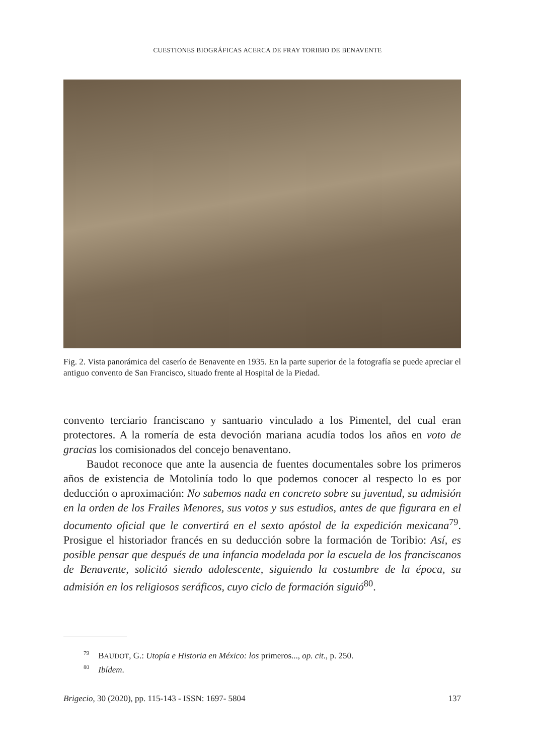CUESTIONES BIOGRÁFICAS ACERCA DE FRAY TORIBIO DE BENAVENTE
Fig. 2. Vista panorámica del caserío de Benavente en 1935. En la parte superior de la fotografía se puede apreciar el antiguo convento de San Francisco, situado frente al Hospital de la Piedad.
convento terciario franciscano y santuario vinculado a los Pimentel, del cual eran protectores. A la romería de esta devoción mariana acudía todos los años en voto de gracias los comisionados del concejo benaventano.
Baudot reconoce que ante la ausencia de fuentes documentales sobre los primeros años de existencia de Motolinía todo lo que podemos conocer al respecto lo es por deducción o aproximación: No sabemos nada en concreto sobre su juventud, su admisión en la orden de los Frailes Menores, sus votos y sus estudios, antes de que figurara en el documento oficial que le convertirá en el sexto apóstol de la expedición mexicana<sup>79</sup>. Prosigue el historiador francés en su deducción sobre la formación de Toribio: Así, es posible pensar que después de una infancia modelada por la escuela de los franciscanos de Benavente, solicitó siendo adolescente, siguiendo la costumbre de la época, su admisión en los religiosos seráficos, cuyo ciclo de formación siguió<sup>80</sup>.
<sup>79</sup> BAUDOT, G.: Utopía e Historia en México: los primeros..., op. cit., p. 250.
<sup>80</sup> Ibídem.
Brigecio, 30 (2020), pp. 115-143 - ISSN: 1697- 5804 137